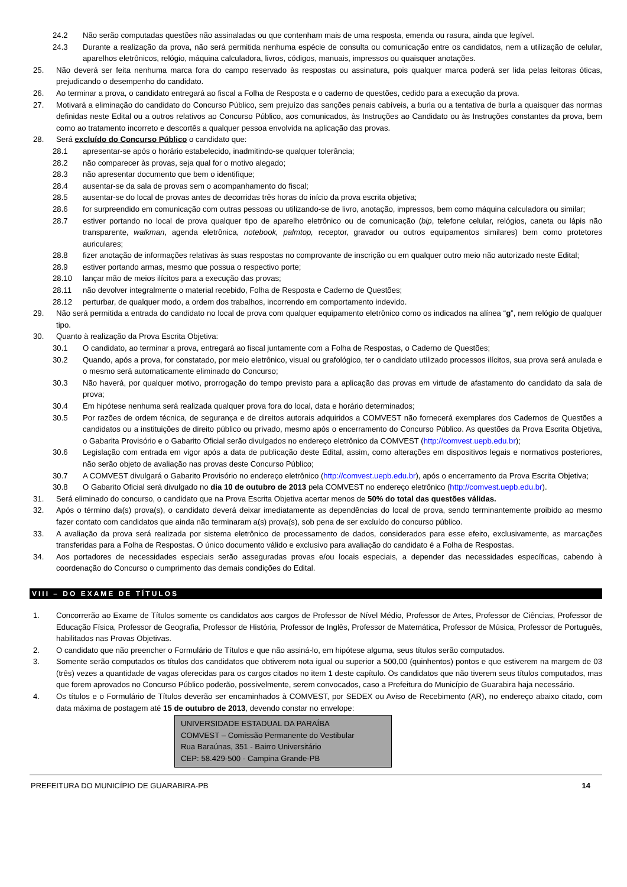24.2 Não serão computadas questões não assinaladas ou que contenham mais de uma resposta, emenda ou rasura, ainda que legível.
24.3 Durante a realização da prova, não será permitida nenhuma espécie de consulta ou comunicação entre os candidatos, nem a utilização de celular, aparelhos eletrônicos, relógio, máquina calculadora, livros, códigos, manuais, impressos ou quaisquer anotações.
25. Não deverá ser feita nenhuma marca fora do campo reservado às respostas ou assinatura, pois qualquer marca poderá ser lida pelas leitoras óticas, prejudicando o desempenho do candidato.
26. Ao terminar a prova, o candidato entregará ao fiscal a Folha de Resposta e o caderno de questões, cedido para a execução da prova.
27. Motivará a eliminação do candidato do Concurso Público, sem prejuízo das sanções penais cabíveis, a burla ou a tentativa de burla a quaisquer das normas definidas neste Edital ou a outros relativos ao Concurso Público, aos comunicados, às Instruções ao Candidato ou às Instruções constantes da prova, bem como ao tratamento incorreto e descortês a qualquer pessoa envolvida na aplicação das provas.
28. Será excluído do Concurso Público o candidato que:
28.1 apresentar-se após o horário estabelecido, inadmitindo-se qualquer tolerância;
28.2 não comparecer às provas, seja qual for o motivo alegado;
28.3 não apresentar documento que bem o identifique;
28.4 ausentar-se da sala de provas sem o acompanhamento do fiscal;
28.5 ausentar-se do local de provas antes de decorridas três horas do início da prova escrita objetiva;
28.6 for surpreendido em comunicação com outras pessoas ou utilizando-se de livro, anotação, impressos, bem como máquina calculadora ou similar;
28.7 estiver portando no local de prova qualquer tipo de aparelho eletrônico ou de comunicação (bip, telefone celular, relógios, caneta ou lápis não transparente, walkman, agenda eletrônica, notebook, palmtop, receptor, gravador ou outros equipamentos similares) bem como protetores auriculares;
28.8 fizer anotação de informações relativas às suas respostas no comprovante de inscrição ou em qualquer outro meio não autorizado neste Edital;
28.9 estiver portando armas, mesmo que possua o respectivo porte;
28.10 lançar mão de meios ilícitos para a execução das provas;
28.11 não devolver integralmente o material recebido, Folha de Resposta e Caderno de Questões;
28.12 perturbar, de qualquer modo, a ordem dos trabalhos, incorrendo em comportamento indevido.
29. Não será permitida a entrada do candidato no local de prova com qualquer equipamento eletrônico como os indicados na alínea “g”, nem relógio de qualquer tipo.
30. Quanto à realização da Prova Escrita Objetiva:
30.1 O candidato, ao terminar a prova, entregará ao fiscal juntamente com a Folha de Respostas, o Caderno de Questões;
30.2 Quando, após a prova, for constatado, por meio eletrônico, visual ou grafológico, ter o candidato utilizado processos ilícitos, sua prova será anulada e o mesmo será automaticamente eliminado do Concurso;
30.3 Não haverá, por qualquer motivo, prorrogação do tempo previsto para a aplicação das provas em virtude de afastamento do candidato da sala de prova;
30.4 Em hipótese nenhuma será realizada qualquer prova fora do local, data e horário determinados;
30.5 Por razões de ordem técnica, de segurança e de direitos autorais adquiridos a COMVEST não fornecerá exemplares dos Cadernos de Questões a candidatos ou a instituições de direito público ou privado, mesmo após o encerramento do Concurso Público. As questões da Prova Escrita Objetiva, o Gabarita Provisório e o Gabarito Oficial serão divulgados no endereço eletrônico da COMVEST (http://comvest.uepb.edu.br);
30.6 Legislação com entrada em vigor após a data de publicação deste Edital, assim, como alterações em dispositivos legais e normativos posteriores, não serão objeto de avaliação nas provas deste Concurso Público;
30.7 A COMVEST divulgará o Gabarito Provisório no endereço eletrônico (http://comvest.uepb.edu.br), após o encerramento da Prova Escrita Objetiva;
30.8 O Gabarito Oficial será divulgado no dia 10 de outubro de 2013 pela COMVEST no endereço eletrônico (http://comvest.uepb.edu.br).
31. Será eliminado do concurso, o candidato que na Prova Escrita Objetiva acertar menos de 50% do total das questões válidas.
32. Após o término da(s) prova(s), o candidato deverá deixar imediatamente as dependências do local de prova, sendo terminantemente proibido ao mesmo fazer contato com candidatos que ainda não terminaram a(s) prova(s), sob pena de ser excluído do concurso público.
33. A avaliação da prova será realizada por sistema eletrônico de processamento de dados, considerados para esse efeito, exclusivamente, as marcações transferidas para a Folha de Respostas. O único documento válido e exclusivo para avaliação do candidato é a Folha de Respostas.
34. Aos portadores de necessidades especiais serão asseguradas provas e/ou locais especiais, a depender das necessidades específicas, cabendo à coordenação do Concurso o cumprimento das demais condições do Edital.
VIII – DO EXAME DE TÍTULOS
1. Concorrerão ao Exame de Títulos somente os candidatos aos cargos de Professor de Nível Médio, Professor de Artes, Professor de Ciências, Professor de Educação Física, Professor de Geografia, Professor de História, Professor de Inglês, Professor de Matemática, Professor de Música, Professor de Português, habilitados nas Provas Objetivas.
2. O candidato que não preencher o Formulário de Títulos e que não assiná-lo, em hipótese alguma, seus títulos serão computados.
3. Somente serão computados os títulos dos candidatos que obtiverem nota igual ou superior a 500,00 (quinhentos) pontos e que estiverem na margem de 03 (três) vezes a quantidade de vagas oferecidas para os cargos citados no item 1 deste capítulo. Os candidatos que não tiverem seus títulos computados, mas que forem aprovados no Concurso Público poderão, possivelmente, serem convocados, caso a Prefeitura do Município de Guarabira haja necessário.
4. Os títulos e o Formulário de Títulos deverão ser encaminhados à COMVEST, por SEDEX ou Aviso de Recebimento (AR), no endereço abaixo citado, com data máxima de postagem até 15 de outubro de 2013, devendo constar no envelope:
UNIVERSIDADE ESTADUAL DA PARAÍBA
COMVEST – Comissão Permanente do Vestibular
Rua Baraúnas, 351 - Bairro Universitário
CEP: 58.429-500 - Campina Grande-PB
PREFEITURA DO MUNICÍPIO DE GUARABIRA-PB 14